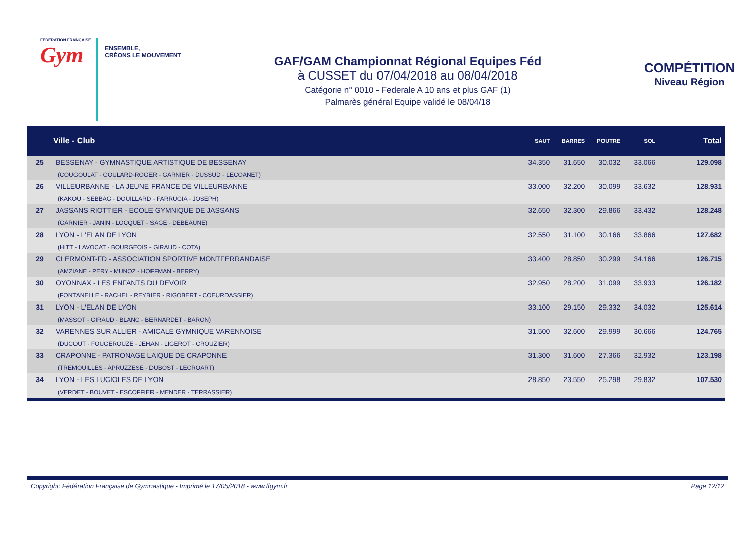FÉDÉRATION FRANÇAISE
Gym
ENSEMBLE,
CRÉONS LE MOUVEMENT
GAF/GAM Championnat Régional Equipes Féd
à CUSSET du 07/04/2018 au 08/04/2018
Catégorie n° 0010 - Federale A 10 ans et plus GAF (1)
Palmarès général Equipe validé le 08/04/18
COMPÉTITION
Niveau Région
| | Ville - Club | SAUT | BARRES | POUTRE | SOL | Total |
| --- | --- | --- | --- | --- | --- | --- |
| 25 | BESSENAY - GYMNASTIQUE ARTISTIQUE DE BESSENAY (COUGOULAT - GOULARD-ROGER - GARNIER - DUSSUD - LECOANET) | 34.350 | 31.650 | 30.032 | 33.066 | 129.098 |
| 26 | VILLEURBANNE - LA JEUNE FRANCE DE VILLEURBANNE (KAKOU - SEBBAG - DOUILLARD - FARRUGIA - JOSEPH) | 33.000 | 32.200 | 30.099 | 33.632 | 128.931 |
| 27 | JASSANS RIOTTIER - ECOLE GYMNIQUE DE JASSANS (GARNIER - JANIN - LOCQUET - SAGE - DEBEAUNE) | 32.650 | 32.300 | 29.866 | 33.432 | 128.248 |
| 28 | LYON - L'ELAN DE LYON (HITT - LAVOCAT - BOURGEOIS - GIRAUD - COTA) | 32.550 | 31.100 | 30.166 | 33.866 | 127.682 |
| 29 | CLERMONT-FD - ASSOCIATION SPORTIVE MONTFERRANDAISE (AMZIANE - PERY - MUNOZ - HOFFMAN - BERRY) | 33.400 | 28.850 | 30.299 | 34.166 | 126.715 |
| 30 | OYONNAX - LES ENFANTS DU DEVOIR (FONTANELLE - RACHEL - REYBIER - RIGOBERT - COEURDASSIER) | 32.950 | 28.200 | 31.099 | 33.933 | 126.182 |
| 31 | LYON - L'ELAN DE LYON (MASSOT - GIRAUD - BLANC - BERNARDET - BARON) | 33.100 | 29.150 | 29.332 | 34.032 | 125.614 |
| 32 | VARENNES SUR ALLIER - AMICALE GYMNIQUE VARENNOISE (DUCOUT - FOUGEROUZE - JEHAN - LIGEROT - CROUZIER) | 31.500 | 32.600 | 29.999 | 30.666 | 124.765 |
| 33 | CRAPONNE - PATRONAGE LAIQUE DE CRAPONNE (TREMOUILLES - APRUZZESE - DUBOST - LECROART) | 31.300 | 31.600 | 27.366 | 32.932 | 123.198 |
| 34 | LYON - LES LUCIOLES DE LYON (VERDET - BOUVET - ESCOFFIER - MENDER - TERRASSIER) | 28.850 | 23.550 | 25.298 | 29.832 | 107.530 |
Copyright: Fédération Française de Gymnastique - Imprimé le 17/05/2018 - www.ffgym.fr Page 12/12